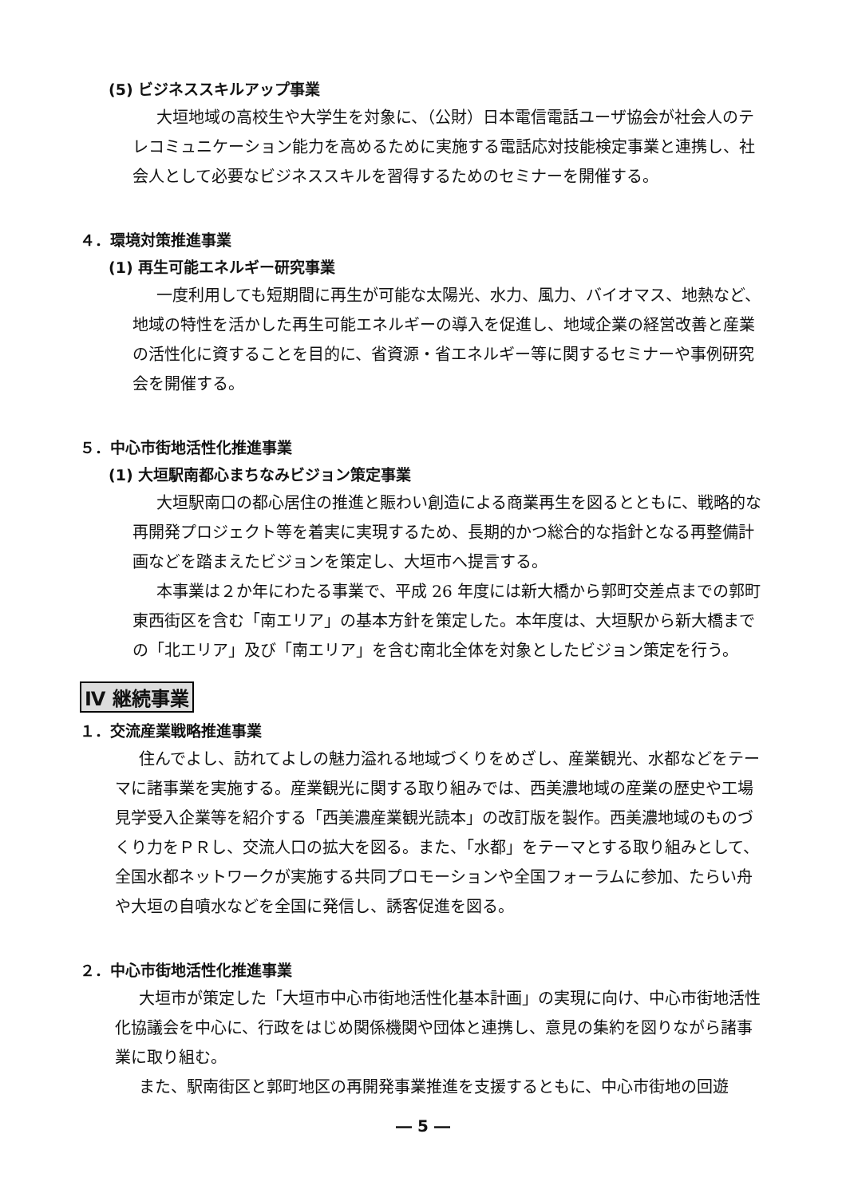(5) ビジネススキルアップ事業
大垣地域の高校生や大学生を対象に、（公財）日本電信電話ユーザ協会が社会人のテレコミュニケーション能力を高めるために実施する電話応対技能検定事業と連携し、社会人として必要なビジネススキルを習得するためのセミナーを開催する。
４．環境対策推進事業
(1) 再生可能エネルギー研究事業
一度利用しても短期間に再生が可能な太陽光、水力、風力、バイオマス、地熱など、地域の特性を活かした再生可能エネルギーの導入を促進し、地域企業の経営改善と産業の活性化に資することを目的に、省資源・省エネルギー等に関するセミナーや事例研究会を開催する。
５．中心市街地活性化推進事業
(1) 大垣駅南都心まちなみビジョン策定事業
大垣駅南口の都心居住の推進と賑わい創造による商業再生を図るとともに、戦略的な再開発プロジェクト等を着実に実現するため、長期的かつ総合的な指針となる再整備計画などを踏まえたビジョンを策定し、大垣市へ提言する。
本事業は２か年にわたる事業で、平成 26 年度には新大橋から郭町交差点までの郭町東西街区を含む「南エリア」の基本方針を策定した。本年度は、大垣駅から新大橋までの「北エリア」及び「南エリア」を含む南北全体を対象としたビジョン策定を行う。
Ⅳ 継続事業
１．交流産業戦略推進事業
住んでよし、訪れてよしの魅力溢れる地域づくりをめざし、産業観光、水都などをテーマに諸事業を実施する。産業観光に関する取り組みでは、西美濃地域の産業の歴史や工場見学受入企業等を紹介する「西美濃産業観光読本」の改訂版を製作。西美濃地域のものづくり力をＰＲし、交流人口の拡大を図る。また、「水都」をテーマとする取り組みとして、全国水都ネットワークが実施する共同プロモーションや全国フォーラムに参加、たらい舟や大垣の自噴水などを全国に発信し、誘客促進を図る。
２．中心市街地活性化推進事業
大垣市が策定した「大垣市中心市街地活性化基本計画」の実現に向け、中心市街地活性化協議会を中心に、行政をはじめ関係機関や団体と連携し、意見の集約を図りながら諸事業に取り組む。
また、駅南街区と郭町地区の再開発事業推進を支援するともに、中心市街地の回遊
― 5 ―